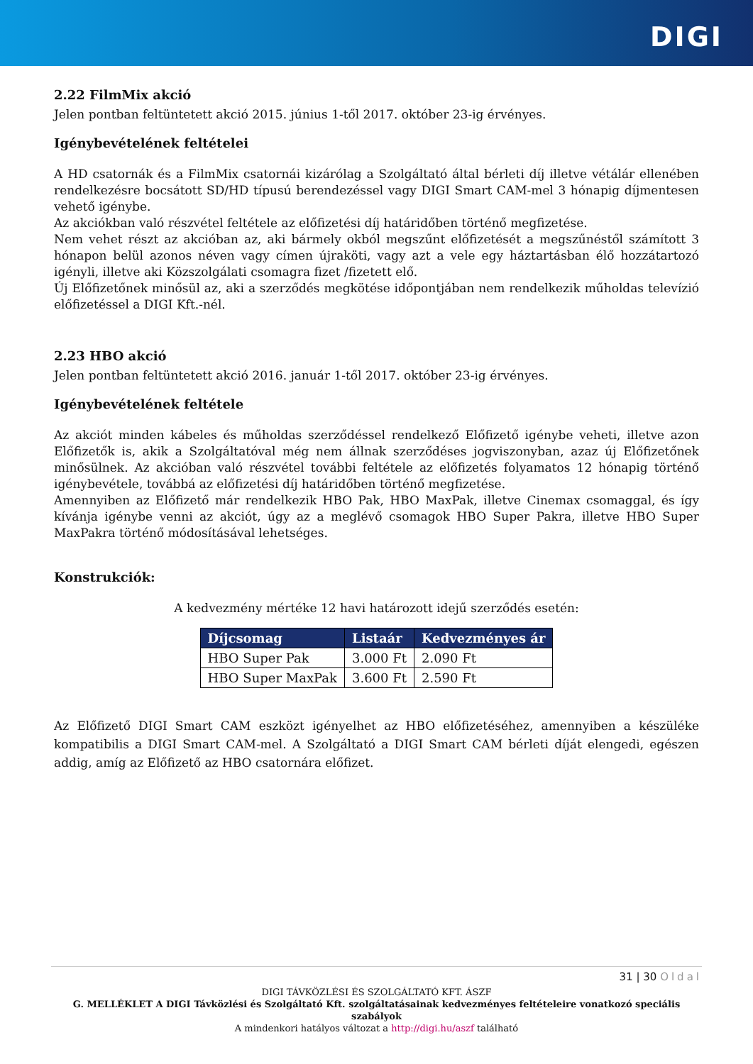DIGI
2.22 FilmMix akció
Jelen pontban feltüntetett akció 2015. június 1-től 2017. október 23-ig érvényes.
Igénybevételének feltételei
A HD csatornák és a FilmMix csatornái kizárólag a Szolgáltató által bérleti díj illetve vétálár ellenében rendelkezésre bocsátott SD/HD típusú berendezéssel vagy DIGI Smart CAM-mel 3 hónapig díjmentesen vehető igénybe.
Az akciókban való részvétel feltétele az előfizetési díj határidőben történő megfizetése.
Nem vehet részt az akcióban az, aki bármely okból megszűnt előfizetését a megszűnéstől számított 3 hónapon belül azonos néven vagy címen újraköti, vagy azt a vele egy háztartásban élő hozzátartozó igényli, illetve aki Közszolgálati csomagra fizet /fizetett elő.
Új Előfizetőnek minősül az, aki a szerződés megkötése időpontjában nem rendelkezik műholdas televízió előfizetéssel a DIGI Kft.-nél.
2.23 HBO akció
Jelen pontban feltüntetett akció 2016. január 1-től 2017. október 23-ig érvényes.
Igénybevételének feltétele
Az akciót minden kábeles és műholdas szerződéssel rendelkező Előfizető igénybe veheti, illetve azon Előfizetők is, akik a Szolgáltatóval még nem állnak szerződéses jogviszonyban, azaz új Előfizetőnek minősülnek. Az akcióban való részvétel további feltétele az előfizetés folyamatos 12 hónapig történő igénybevétele, továbbá az előfizetési díj határidőben történő megfizetése.
Amennyiben az Előfizető már rendelkezik HBO Pak, HBO MaxPak, illetve Cinemax csomaggal, és így kívánja igénybe venni az akciót, úgy az a meglévő csomagok HBO Super Pakra, illetve HBO Super MaxPakra történő módosításával lehetséges.
Konstrukciók:
A kedvezmény mértéke 12 havi határozott idejű szerződés esetén:
| Díjcsomag | Listaár | Kedvezményes ár |
| --- | --- | --- |
| HBO Super Pak | 3.000 Ft | 2.090 Ft |
| HBO Super MaxPak | 3.600 Ft | 2.590 Ft |
Az Előfizető DIGI Smart CAM eszközt igényelhet az HBO előfizetéséhez, amennyiben a készüléke kompatibilis a DIGI Smart CAM-mel. A Szolgáltató a DIGI Smart CAM bérleti díját elengedi, egészen addig, amíg az Előfizető az HBO csatornára előfizet.
31 | 30 Oldal
DIGI TÁVKÖZLÉSI ÉS SZOLGÁLTATÓ KFT. ÁSZF
G. MELLÉKLET A DIGI Távközlési és Szolgáltató Kft. szolgáltatásainak kedvezményes feltételeire vonatkozó speciális szabályok
A mindenkori hatályos változat a http://digi.hu/aszf található